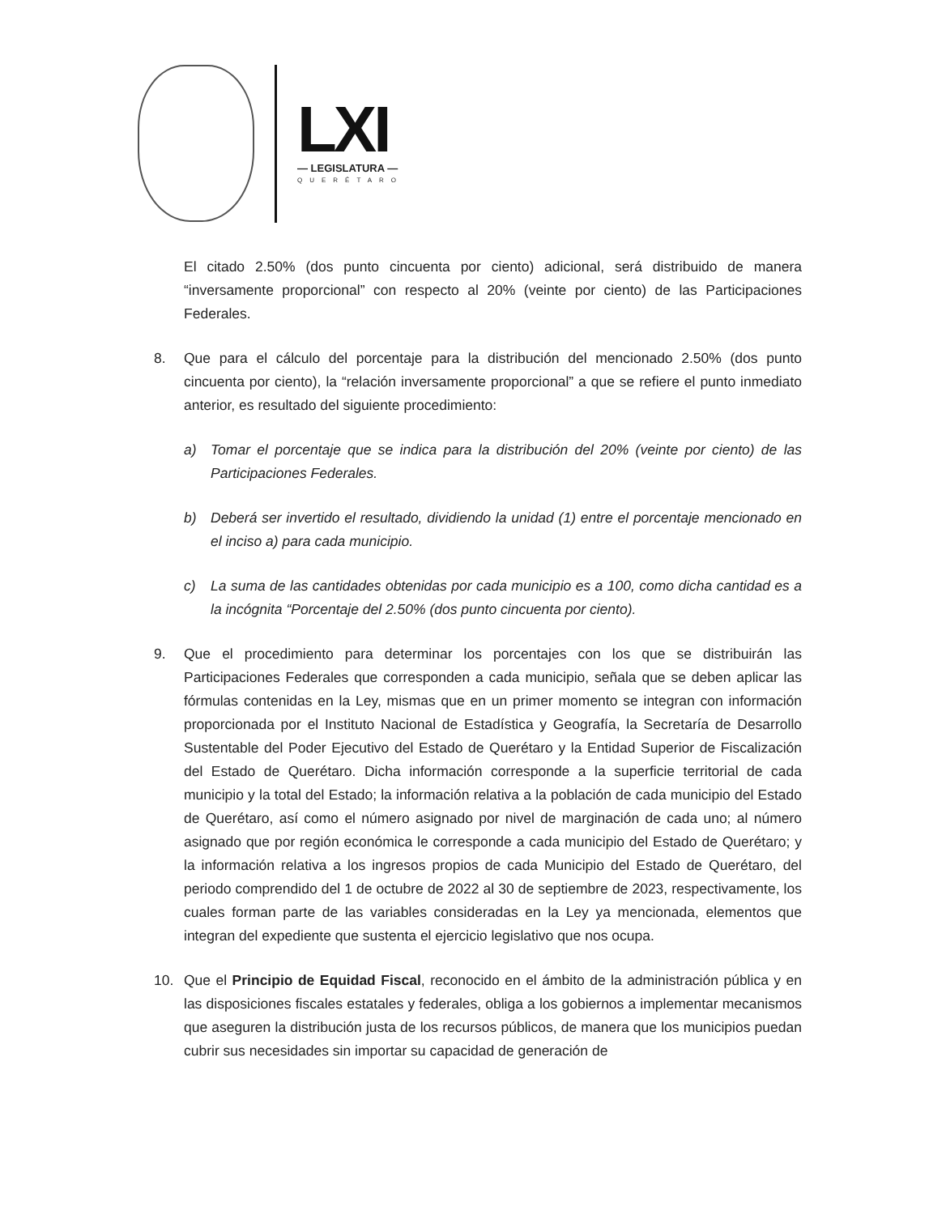LXI
— LEGISLATURA —
QUERÉTARO
El citado 2.50% (dos punto cincuenta por ciento) adicional, será distribuido de manera “inversamente proporcional” con respecto al 20% (veinte por ciento) de las Participaciones Federales.
8. Que para el cálculo del porcentaje para la distribución del mencionado 2.50% (dos punto cincuenta por ciento), la “relación inversamente proporcional” a que se refiere el punto inmediato anterior, es resultado del siguiente procedimiento:
a) Tomar el porcentaje que se indica para la distribución del 20% (veinte por ciento) de las Participaciones Federales.
b) Deberá ser invertido el resultado, dividiendo la unidad (1) entre el porcentaje mencionado en el inciso a) para cada municipio.
c) La suma de las cantidades obtenidas por cada municipio es a 100, como dicha cantidad es a la incógnita “Porcentaje del 2.50% (dos punto cincuenta por ciento).
9. Que el procedimiento para determinar los porcentajes con los que se distribuirán las Participaciones Federales que corresponden a cada municipio, señala que se deben aplicar las fórmulas contenidas en la Ley, mismas que en un primer momento se integran con información proporcionada por el Instituto Nacional de Estadística y Geografía, la Secretaría de Desarrollo Sustentable del Poder Ejecutivo del Estado de Querétaro y la Entidad Superior de Fiscalización del Estado de Querétaro. Dicha información corresponde a la superficie territorial de cada municipio y la total del Estado; la información relativa a la población de cada municipio del Estado de Querétaro, así como el número asignado por nivel de marginación de cada uno; al número asignado que por región económica le corresponde a cada municipio del Estado de Querétaro; y la información relativa a los ingresos propios de cada Municipio del Estado de Querétaro, del periodo comprendido del 1 de octubre de 2022 al 30 de septiembre de 2023, respectivamente, los cuales forman parte de las variables consideradas en la Ley ya mencionada, elementos que integran del expediente que sustenta el ejercicio legislativo que nos ocupa.
10. Que el Principio de Equidad Fiscal, reconocido en el ámbito de la administración pública y en las disposiciones fiscales estatales y federales, obliga a los gobiernos a implementar mecanismos que aseguren la distribución justa de los recursos públicos, de manera que los municipios puedan cubrir sus necesidades sin importar su capacidad de generación de